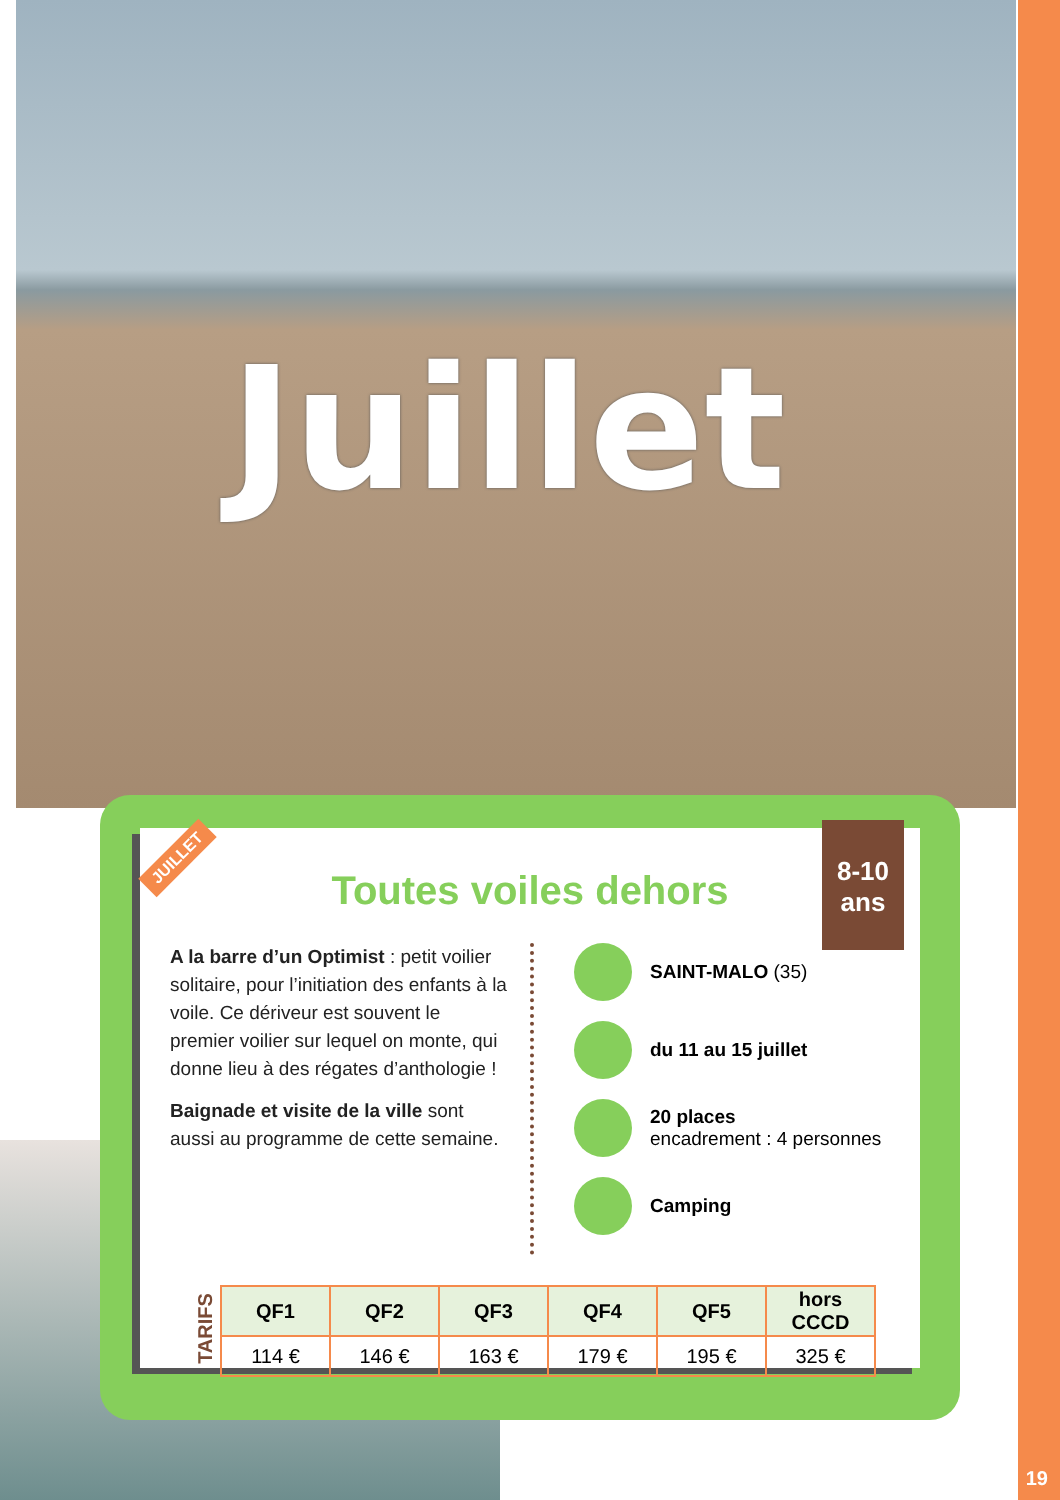Juillet
Toutes voiles dehors
A la barre d’un Optimist : petit voilier solitaire, pour l’initiation des enfants à la voile. Ce dériveur est souvent le premier voilier sur lequel on monte, qui donne lieu à des régates d’anthologie !
Baignade et visite de la ville sont aussi au programme de cette semaine.
SAINT-MALO (35)
du 11 au 15 juillet
20 places
encadrement : 4 personnes
Camping
TARIFS
| QF1 | QF2 | QF3 | QF4 | QF5 | hors CCCD |
| --- | --- | --- | --- | --- | --- |
| 114 € | 146 € | 163 € | 179 € | 195 € | 325 € |
JUILLET
8-10
ans
19